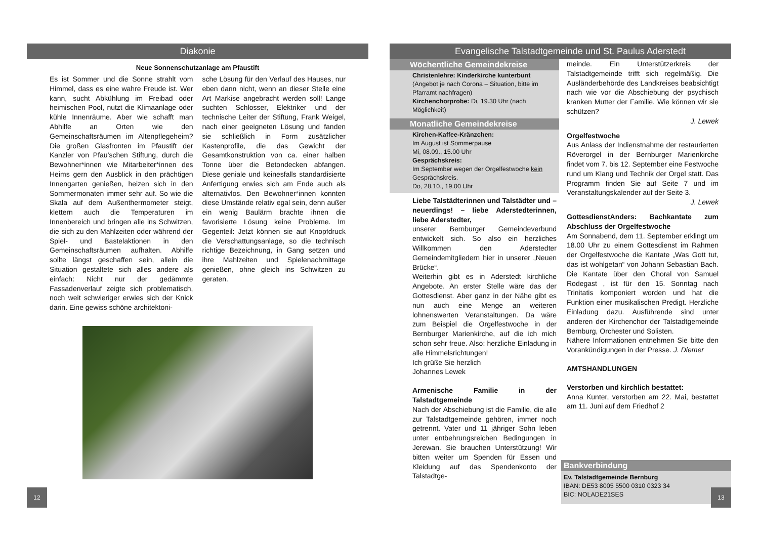Diakonie
Neue Sonnenschutzanlage am Pfaustift
Es ist Sommer und die Sonne strahlt vom Himmel, dass es eine wahre Freude ist. Wer kann, sucht Abkühlung im Freibad oder heimischen Pool, nutzt die Klimaanlage oder kühle Innenräume. Aber wie schafft man Abhilfe an Orten wie den Gemeinschaftsräumen im Altenpflegeheim? Die großen Glasfronten im Pfaustift der Kanzler von Pfau’schen Stiftung, durch die Bewohner*innen wie Mitarbeiter*innen des Heims gern den Ausblick in den prächtigen Innengarten genießen, heizen sich in den Sommermonaten immer sehr auf. So wie die Skala auf dem Außenthermometer steigt, klettern auch die Temperaturen im Innenbereich und bringen alle ins Schwitzen, die sich zu den Mahlzeiten oder während der Spiel- und Bastelaktionen in den Gemeinschaftsräumen aufhalten. Abhilfe sollte längst geschaffen sein, allein die Situation gestaltete sich alles andere als einfach: Nicht nur der gedämmte Fassadenverlauf zeigte sich problematisch, noch weit schwieriger erwies sich der Knick darin. Eine gewiss schöne architektoni-
sche Lösung für den Verlauf des Hauses, nur eben dann nicht, wenn an dieser Stelle eine Art Markise angebracht werden soll! Lange suchten Schlosser, Elektriker und der technische Leiter der Stiftung, Frank Weigel, nach einer geeigneten Lösung und fanden sie schließlich in Form zusätzlicher Kastenprofile, die das Gewicht der Gesamtkonstruktion von ca. einer halben Tonne über die Betondecken abfangen. Diese geniale und keinesfalls standardisierte Anfertigung erwies sich am Ende auch als alternativlos. Den Bewohner*innen konnten diese Umstände relativ egal sein, denn außer ein wenig Baulärm brachte ihnen die favorisierte Lösung keine Probleme. Im Gegenteil: Jetzt können sie auf Knopfdruck die Verschattungsanlage, so die technisch richtige Bezeichnung, in Gang setzen und ihre Mahlzeiten und Spielenachmittage genießen, ohne gleich ins Schwitzen zu geraten.
12
Evangelische Talstadtgemeinde und St. Paulus Aderstedt
Wöchentliche Gemeindekreise
Christenlehre: Kinderkirche kunterbunt
(Angebot je nach Corona – Situation, bitte im Pfarramt nachfragen)
Kirchenchorprobe: Di, 19.30 Uhr (nach Möglichkeit)
Monatliche Gemeindekreise
Kirchen-Kaffee-Kränzchen:
Im August ist Sommerpause
Mi, 08.09., 15.00 Uhr
Gesprächskreis:
Im September wegen der Orgelfestwoche kein Gesprächskreis.
Do, 28.10., 19.00 Uhr
Liebe Talstädterinnen und Talstädter und – neuerdings! – liebe Aderstedterinnen, liebe Aderstedter,
unserer Bernburger Gemeindeverbund entwickelt sich. So also ein herzliches Willkommen den Aderstedter Gemeindemitgliedern hier in unserer „Neuen Brücke“.
Weiterhin gibt es in Aderstedt kirchliche Angebote. An erster Stelle wäre das der Gottesdienst. Aber ganz in der Nähe gibt es nun auch eine Menge an weiteren lohnenswerten Veranstaltungen. Da wäre zum Beispiel die Orgelfestwoche in der Bernburger Marienkirche, auf die ich mich schon sehr freue. Also: herzliche Einladung in alle Himmelsrichtungen!
Ich grüße Sie herzlich
Johannes Lewek
Armenische Familie in der Talstadtgemeinde
Nach der Abschiebung ist die Familie, die alle zur Talstadtgemeinde gehören, immer noch getrennt. Vater und 11 jähriger Sohn leben unter entbehrungsreichen Bedingungen in Jerewan. Sie brauchen Unterstützung! Wir bitten weiter um Spenden für Essen und Kleidung auf das Spendenkonto der Talstadtge-
meinde. Ein Unterstützerkreis der Talstadtgemeinde trifft sich regelmäßig. Die Ausländerbehörde des Landkreises beabsichtigt nach wie vor die Abschiebung der psychisch kranken Mutter der Familie. Wie können wir sie schützen?
J. Lewek
Orgelfestwoche
Aus Anlass der Indienstnahme der restaurierten Röverorgel in der Bernburger Marienkirche findet vom 7. bis 12. September eine Festwoche rund um Klang und Technik der Orgel statt. Das Programm finden Sie auf Seite 7 und im Veranstaltungskalender auf der Seite 3.
J. Lewek
GottesdienstAnders: Bachkantate zum Abschluss der Orgelfestwoche
Am Sonnabend, dem 11. September erklingt um 18.00 Uhr zu einem Gottesdienst im Rahmen der Orgelfestwoche die Kantate „Was Gott tut, das ist wohlgetan“ von Johann Sebastian Bach. Die Kantate über den Choral von Samuel Rodegast , ist für den 15. Sonntag nach Trinitatis komponiert worden und hat die Funktion einer musikalischen Predigt. Herzliche Einladung dazu. Ausführende sind unter anderen der Kirchenchor der Talstadtgemeinde Bernburg, Orchester und Solisten.
Nähere Informationen entnehmen Sie bitte den Vorankündigungen in der Presse. J. Diemer
AMTSHANDLUNGEN
Verstorben und kirchlich bestattet:
Anna Kunter, verstorben am 22. Mai, bestattet am 11. Juni auf dem Friedhof 2
Bankverbindung
Ev. Talstadtgemeinde Bernburg
IBAN: DE53 8005 5500 0310 0323 34
BIC: NOLADE21SES
13